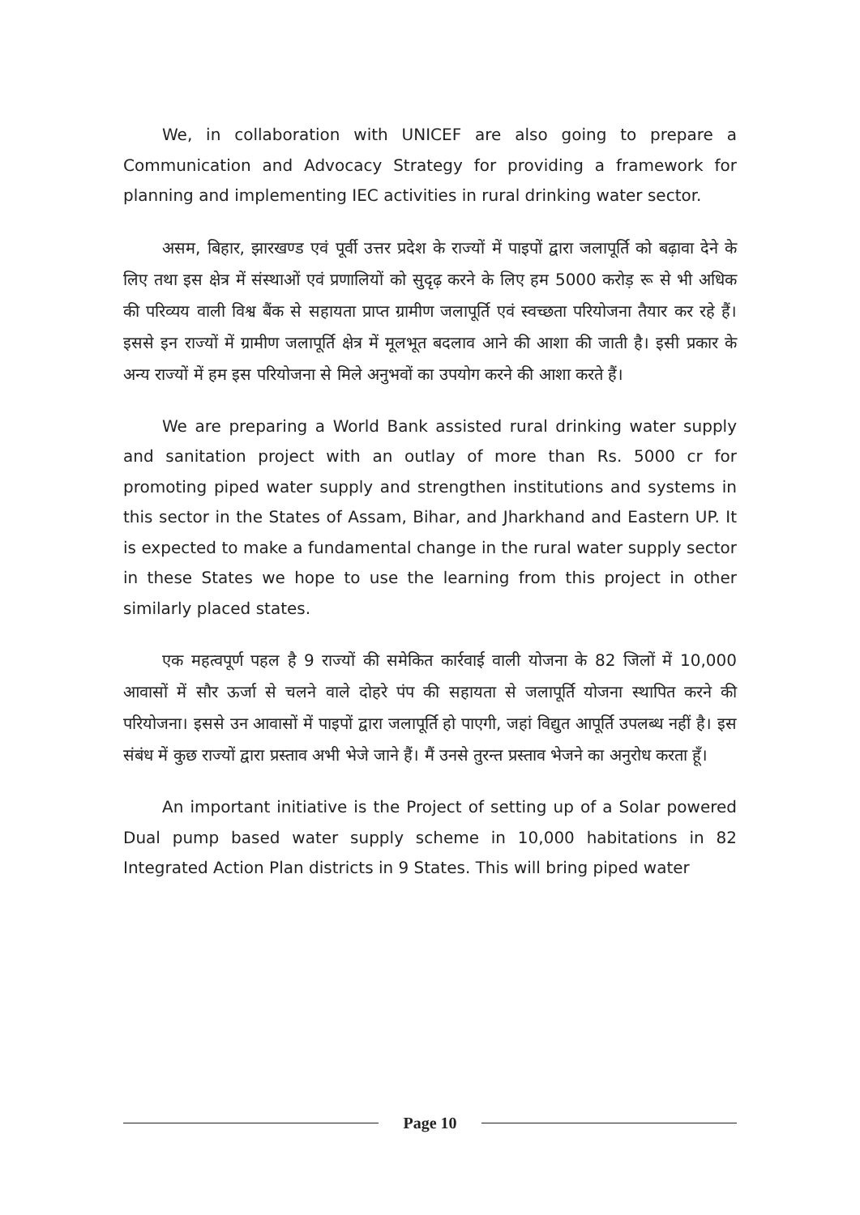We, in collaboration with UNICEF are also going to prepare a Communication and Advocacy Strategy for providing a framework for planning and implementing IEC activities in rural drinking water sector.
असम, बिहार, झारखण्ड एवं पूर्वी उत्तर प्रदेश के राज्यों में पाइपों द्वारा जलापूर्ति को बढ़ावा देने के लिए तथा इस क्षेत्र में संस्थाओं एवं प्रणालियों को सुदृढ़ करने के लिए हम 5000 करोड़ रू से भी अधिक की परिव्यय वाली विश्व बैंक से सहायता प्राप्त ग्रामीण जलापूर्ति एवं स्वच्छता परियोजना तैयार कर रहे हैं। इससे इन राज्यों में ग्रामीण जलापूर्ति क्षेत्र में मूलभूत बदलाव आने की आशा की जाती है। इसी प्रकार के अन्य राज्यों में हम इस परियोजना से मिले अनुभवों का उपयोग करने की आशा करते हैं।
We are preparing a World Bank assisted rural drinking water supply and sanitation project with an outlay of more than Rs. 5000 cr for promoting piped water supply and strengthen institutions and systems in this sector in the States of Assam, Bihar, and Jharkhand and Eastern UP. It is expected to make a fundamental change in the rural water supply sector in these States we hope to use the learning from this project in other similarly placed states.
एक महत्वपूर्ण पहल है 9 राज्यों की समेकित कार्रवाई वाली योजना के 82 जिलों में 10,000 आवासों में सौर ऊर्जा से चलने वाले दोहरे पंप की सहायता से जलापूर्ति योजना स्थापित करने की परियोजना। इससे उन आवासों में पाइपों द्वारा जलापूर्ति हो पाएगी, जहां विद्युत आपूर्ति उपलब्ध नहीं है। इस संबंध में कुछ राज्यों द्वारा प्रस्ताव अभी भेजे जाने हैं। मैं उनसे तुरन्त प्रस्ताव भेजने का अनुरोध करता हूँ।
An important initiative is the Project of setting up of a Solar powered Dual pump based water supply scheme in 10,000 habitations in 82 Integrated Action Plan districts in 9 States. This will bring piped water
Page 10